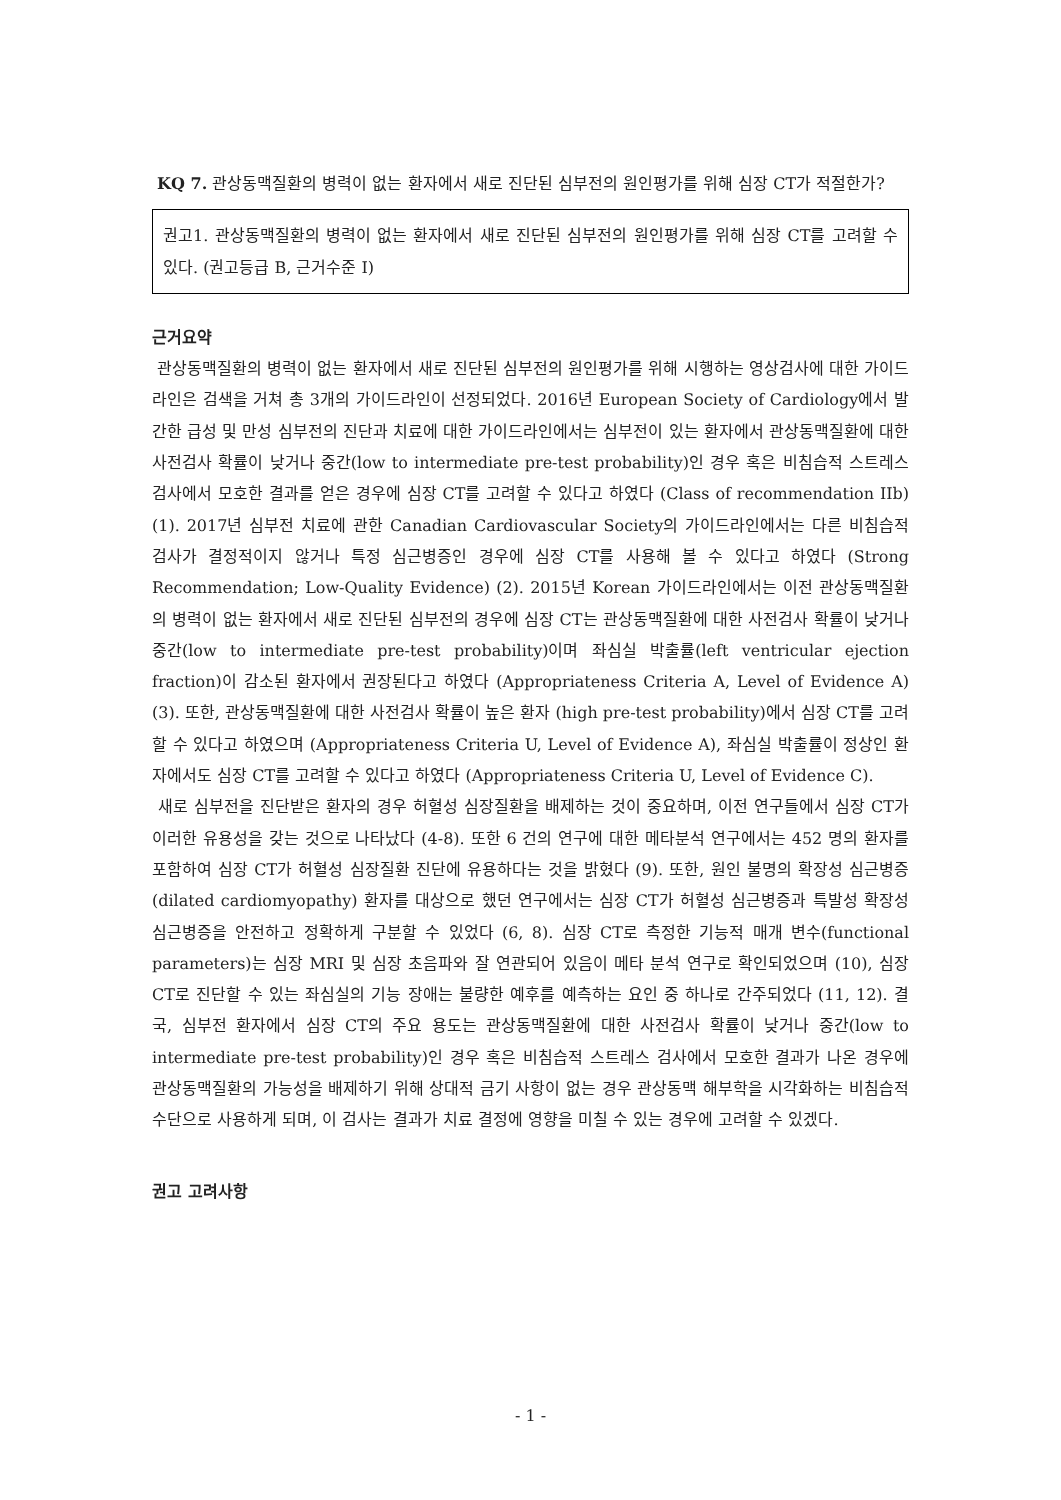KQ 7. 관상동맥질환의 병력이 없는 환자에서 새로 진단된 심부전의 원인평가를 위해 심장 CT가 적절한가?
권고1. 관상동맥질환의 병력이 없는 환자에서 새로 진단된 심부전의 원인평가를 위해 심장 CT를 고려할 수 있다. (권고등급 B, 근거수준 I)
근거요약
관상동맥질환의 병력이 없는 환자에서 새로 진단된 심부전의 원인평가를 위해 시행하는 영상검사에 대한 가이드라인은 검색을 거쳐 총 3개의 가이드라인이 선정되었다. 2016년 European Society of Cardiology에서 발간한 급성 및 만성 심부전의 진단과 치료에 대한 가이드라인에서는 심부전이 있는 환자에서 관상동맥질환에 대한 사전검사 확률이 낮거나 중간(low to intermediate pre-test probability)인 경우 혹은 비침습적 스트레스 검사에서 모호한 결과를 얻은 경우에 심장 CT를 고려할 수 있다고 하였다 (Class of recommendation IIb) (1). 2017년 심부전 치료에 관한 Canadian Cardiovascular Society의 가이드라인에서는 다른 비침습적 검사가 결정적이지 않거나 특정 심근병증인 경우에 심장 CT를 사용해 볼 수 있다고 하였다 (Strong Recommendation; Low-Quality Evidence) (2). 2015년 Korean 가이드라인에서는 이전 관상동맥질환의 병력이 없는 환자에서 새로 진단된 심부전의 경우에 심장 CT는 관상동맥질환에 대한 사전검사 확률이 낮거나 중간(low to intermediate pre-test probability)이며 좌심실 박출률(left ventricular ejection fraction)이 감소된 환자에서 권장된다고 하였다 (Appropriateness Criteria A, Level of Evidence A) (3). 또한, 관상동맥질환에 대한 사전검사 확률이 높은 환자 (high pre-test probability)에서 심장 CT를 고려할 수 있다고 하였으며 (Appropriateness Criteria U, Level of Evidence A), 좌심실 박출률이 정상인 환자에서도 심장 CT를 고려할 수 있다고 하였다 (Appropriateness Criteria U, Level of Evidence C).
새로 심부전을 진단받은 환자의 경우 허혈성 심장질환을 배제하는 것이 중요하며, 이전 연구들에서 심장 CT가 이러한 유용성을 갖는 것으로 나타났다 (4-8). 또한 6 건의 연구에 대한 메타분석 연구에서는 452 명의 환자를 포함하여 심장 CT가 허혈성 심장질환 진단에 유용하다는 것을 밝혔다 (9). 또한, 원인 불명의 확장성 심근병증(dilated cardiomyopathy) 환자를 대상으로 했던 연구에서는 심장 CT가 허혈성 심근병증과 특발성 확장성 심근병증을 안전하고 정확하게 구분할 수 있었다 (6, 8). 심장 CT로 측정한 기능적 매개 변수(functional parameters)는 심장 MRI 및 심장 초음파와 잘 연관되어 있음이 메타 분석 연구로 확인되었으며 (10), 심장 CT로 진단할 수 있는 좌심실의 기능 장애는 불량한 예후를 예측하는 요인 중 하나로 간주되었다 (11, 12). 결국, 심부전 환자에서 심장 CT의 주요 용도는 관상동맥질환에 대한 사전검사 확률이 낮거나 중간(low to intermediate pre-test probability)인 경우 혹은 비침습적 스트레스 검사에서 모호한 결과가 나온 경우에 관상동맥질환의 가능성을 배제하기 위해 상대적 금기 사항이 없는 경우 관상동맥 해부학을 시각화하는 비침습적 수단으로 사용하게 되며, 이 검사는 결과가 치료 결정에 영향을 미칠 수 있는 경우에 고려할 수 있겠다.
권고 고려사항
- 1 -